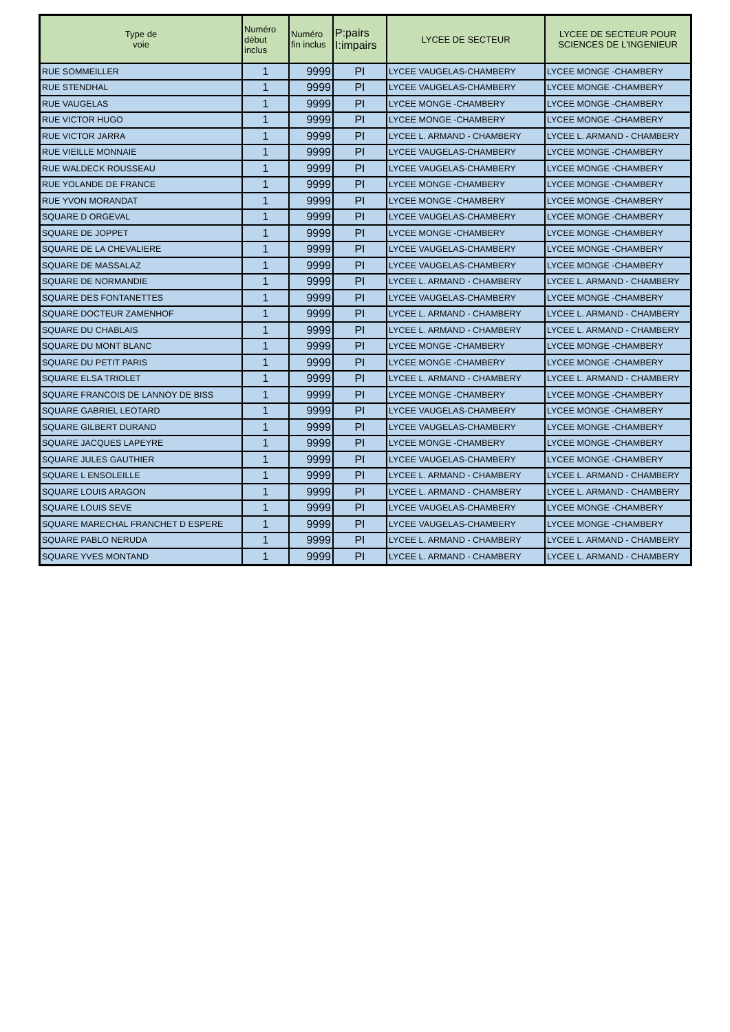| Type de voie | Numéro début inclus | Numéro fin inclus | P:pairs I:impairs | LYCEE DE SECTEUR | LYCEE DE SECTEUR POUR SCIENCES DE L'INGENIEUR |
| --- | --- | --- | --- | --- | --- |
| RUE SOMMEILLER | 1 | 9999 | PI | LYCEE VAUGELAS-CHAMBERY | LYCEE MONGE -CHAMBERY |
| RUE STENDHAL | 1 | 9999 | PI | LYCEE VAUGELAS-CHAMBERY | LYCEE MONGE -CHAMBERY |
| RUE VAUGELAS | 1 | 9999 | PI | LYCEE MONGE -CHAMBERY | LYCEE MONGE -CHAMBERY |
| RUE VICTOR HUGO | 1 | 9999 | PI | LYCEE MONGE -CHAMBERY | LYCEE MONGE -CHAMBERY |
| RUE VICTOR JARRA | 1 | 9999 | PI | LYCEE L. ARMAND - CHAMBERY | LYCEE L. ARMAND - CHAMBERY |
| RUE VIEILLE MONNAIE | 1 | 9999 | PI | LYCEE VAUGELAS-CHAMBERY | LYCEE MONGE -CHAMBERY |
| RUE WALDECK ROUSSEAU | 1 | 9999 | PI | LYCEE VAUGELAS-CHAMBERY | LYCEE MONGE -CHAMBERY |
| RUE YOLANDE DE FRANCE | 1 | 9999 | PI | LYCEE MONGE -CHAMBERY | LYCEE MONGE -CHAMBERY |
| RUE YVON MORANDAT | 1 | 9999 | PI | LYCEE MONGE -CHAMBERY | LYCEE MONGE -CHAMBERY |
| SQUARE D ORGEVAL | 1 | 9999 | PI | LYCEE VAUGELAS-CHAMBERY | LYCEE MONGE -CHAMBERY |
| SQUARE DE JOPPET | 1 | 9999 | PI | LYCEE MONGE -CHAMBERY | LYCEE MONGE -CHAMBERY |
| SQUARE DE LA CHEVALIERE | 1 | 9999 | PI | LYCEE VAUGELAS-CHAMBERY | LYCEE MONGE -CHAMBERY |
| SQUARE DE MASSALAZ | 1 | 9999 | PI | LYCEE VAUGELAS-CHAMBERY | LYCEE MONGE -CHAMBERY |
| SQUARE DE NORMANDIE | 1 | 9999 | PI | LYCEE L. ARMAND - CHAMBERY | LYCEE L. ARMAND - CHAMBERY |
| SQUARE DES FONTANETTES | 1 | 9999 | PI | LYCEE VAUGELAS-CHAMBERY | LYCEE MONGE -CHAMBERY |
| SQUARE DOCTEUR ZAMENHOF | 1 | 9999 | PI | LYCEE L. ARMAND - CHAMBERY | LYCEE L. ARMAND - CHAMBERY |
| SQUARE DU CHABLAIS | 1 | 9999 | PI | LYCEE L. ARMAND - CHAMBERY | LYCEE L. ARMAND - CHAMBERY |
| SQUARE DU MONT BLANC | 1 | 9999 | PI | LYCEE MONGE -CHAMBERY | LYCEE MONGE -CHAMBERY |
| SQUARE DU PETIT PARIS | 1 | 9999 | PI | LYCEE MONGE -CHAMBERY | LYCEE MONGE -CHAMBERY |
| SQUARE ELSA TRIOLET | 1 | 9999 | PI | LYCEE L. ARMAND - CHAMBERY | LYCEE L. ARMAND - CHAMBERY |
| SQUARE FRANCOIS DE LANNOY DE BISS | 1 | 9999 | PI | LYCEE MONGE -CHAMBERY | LYCEE MONGE -CHAMBERY |
| SQUARE GABRIEL LEOTARD | 1 | 9999 | PI | LYCEE VAUGELAS-CHAMBERY | LYCEE MONGE -CHAMBERY |
| SQUARE GILBERT DURAND | 1 | 9999 | PI | LYCEE VAUGELAS-CHAMBERY | LYCEE MONGE -CHAMBERY |
| SQUARE JACQUES LAPEYRE | 1 | 9999 | PI | LYCEE MONGE -CHAMBERY | LYCEE MONGE -CHAMBERY |
| SQUARE JULES GAUTHIER | 1 | 9999 | PI | LYCEE VAUGELAS-CHAMBERY | LYCEE MONGE -CHAMBERY |
| SQUARE L ENSOLEILLE | 1 | 9999 | PI | LYCEE L. ARMAND - CHAMBERY | LYCEE L. ARMAND - CHAMBERY |
| SQUARE LOUIS ARAGON | 1 | 9999 | PI | LYCEE L. ARMAND - CHAMBERY | LYCEE L. ARMAND - CHAMBERY |
| SQUARE LOUIS SEVE | 1 | 9999 | PI | LYCEE VAUGELAS-CHAMBERY | LYCEE MONGE -CHAMBERY |
| SQUARE MARECHAL FRANCHET D ESPERE | 1 | 9999 | PI | LYCEE VAUGELAS-CHAMBERY | LYCEE MONGE -CHAMBERY |
| SQUARE PABLO NERUDA | 1 | 9999 | PI | LYCEE L. ARMAND - CHAMBERY | LYCEE L. ARMAND - CHAMBERY |
| SQUARE YVES MONTAND | 1 | 9999 | PI | LYCEE L. ARMAND - CHAMBERY | LYCEE L. ARMAND - CHAMBERY |